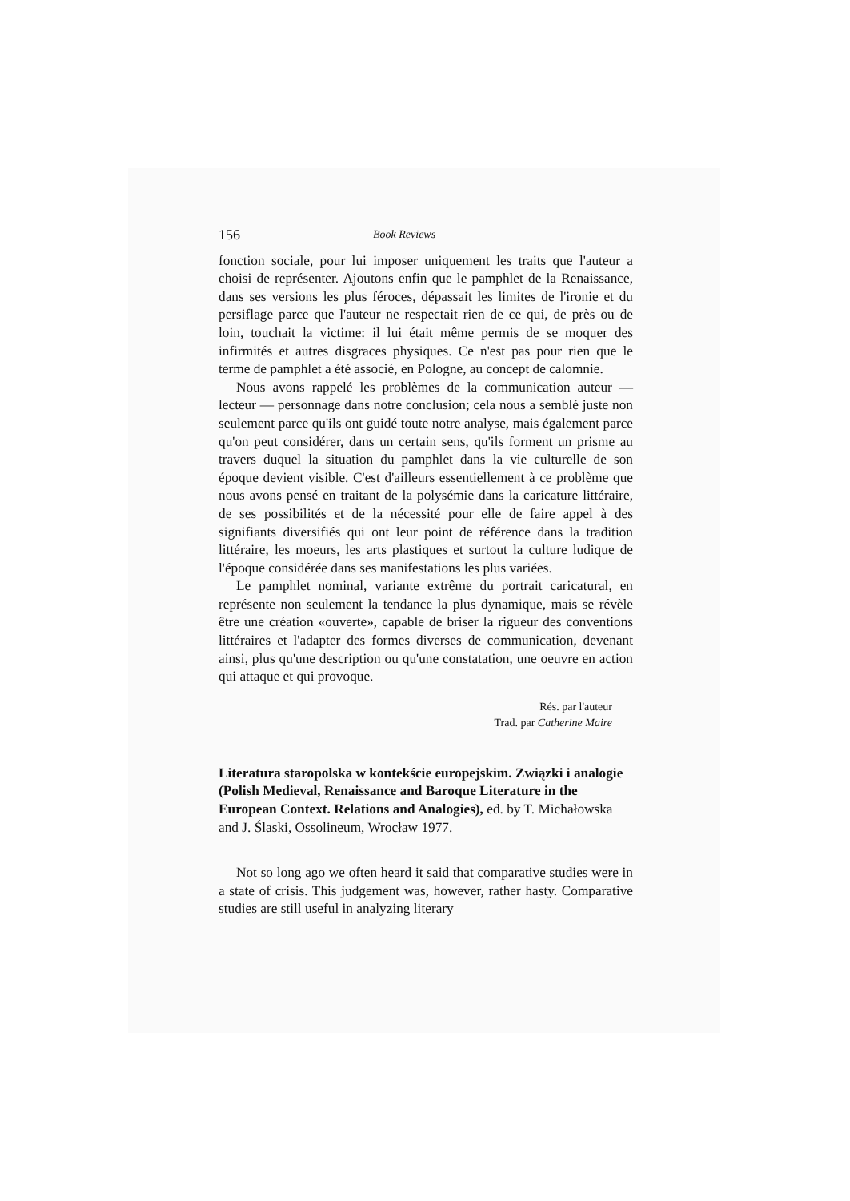156 Book Reviews
fonction sociale, pour lui imposer uniquement les traits que l'auteur a choisi de représenter. Ajoutons enfin que le pamphlet de la Renaissance, dans ses versions les plus féroces, dépassait les limites de l'ironie et du persiflage parce que l'auteur ne respectait rien de ce qui, de près ou de loin, touchait la victime: il lui était même permis de se moquer des infirmités et autres disgraces physiques. Ce n'est pas pour rien que le terme de pamphlet a été associé, en Pologne, au concept de calomnie.
Nous avons rappelé les problèmes de la communication auteur — lecteur — personnage dans notre conclusion; cela nous a semblé juste non seulement parce qu'ils ont guidé toute notre analyse, mais également parce qu'on peut considérer, dans un certain sens, qu'ils forment un prisme au travers duquel la situation du pamphlet dans la vie culturelle de son époque devient visible. C'est d'ailleurs essentiellement à ce problème que nous avons pensé en traitant de la polysémie dans la caricature littéraire, de ses possibilités et de la nécessité pour elle de faire appel à des signifiants diversifiés qui ont leur point de référence dans la tradition littéraire, les moeurs, les arts plastiques et surtout la culture ludique de l'époque considérée dans ses manifestations les plus variées.
Le pamphlet nominal, variante extrême du portrait caricatural, en représente non seulement la tendance la plus dynamique, mais se révèle être une création «ouverte», capable de briser la rigueur des conventions littéraires et l'adapter des formes diverses de communication, devenant ainsi, plus qu'une description ou qu'une constatation, une oeuvre en action qui attaque et qui provoque.
Rés. par l'auteur
Trad. par Catherine Maire
Literatura staropolska w kontekście europejskim. Związki i analogie (Polish Medieval, Renaissance and Baroque Literature in the European Context. Relations and Analogies), ed. by T. Michałowska and J. Ślaski, Ossolineum, Wrocław 1977.
Not so long ago we often heard it said that comparative studies were in a state of crisis. This judgement was, however, rather hasty. Comparative studies are still useful in analyzing literary